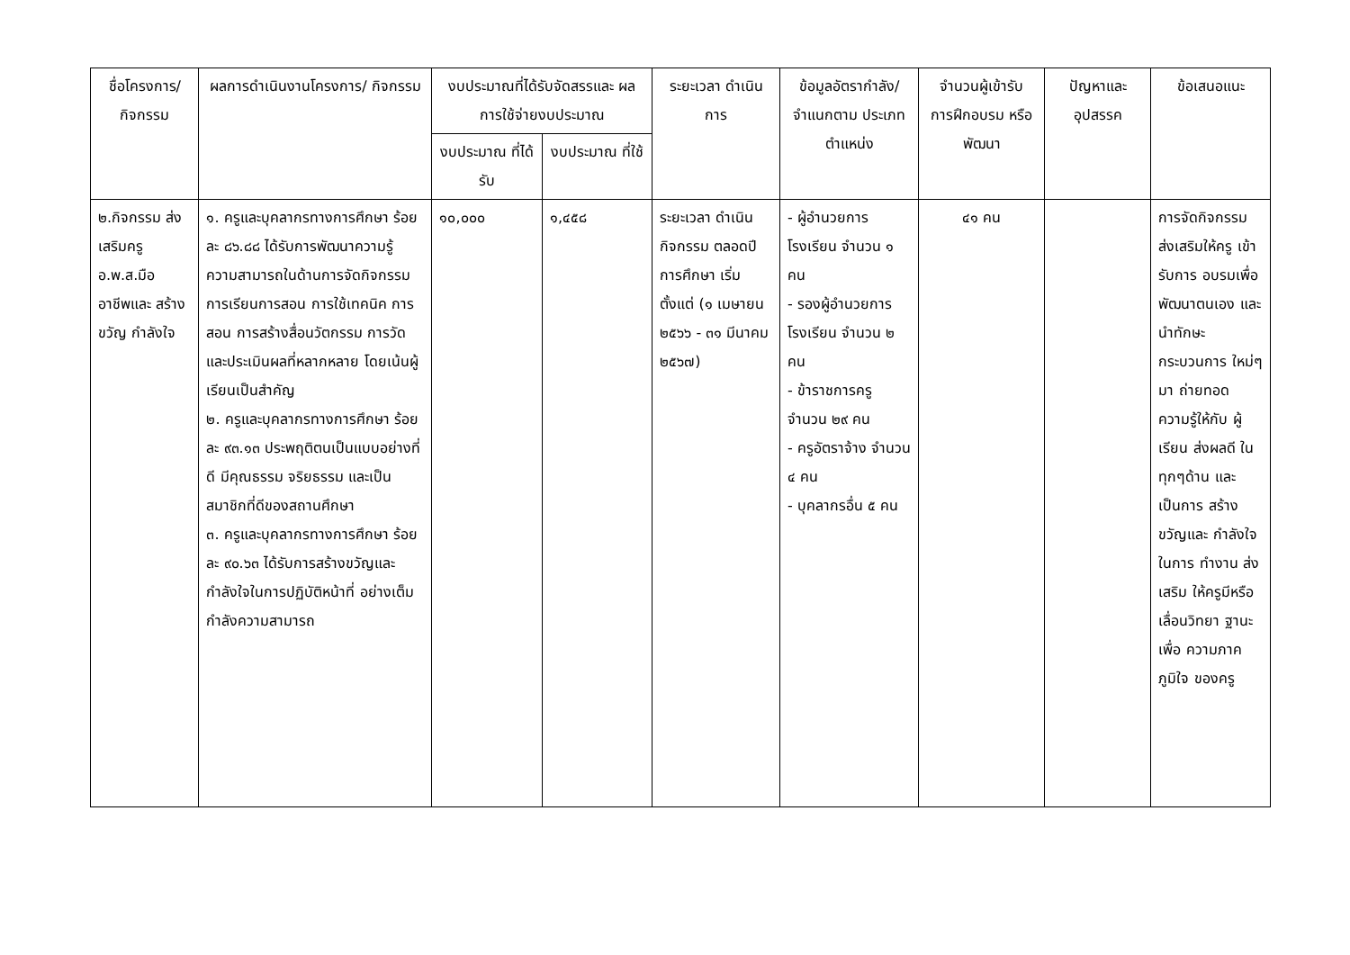| ชื่อโครงการ/ กิจกรรม | ผลการดำเนินงานโครงการ/ กิจกรรม | งบประมาณที่ได้รับจัดสรรและ ผลการใช้จ่ายงบประมาณ | | ระยะเวลา ดำเนินการ | ข้อมูลอัตรากำลัง/ จำแนกตาม ประเภทตำแหน่ง | จำนวนผู้เข้ารับ การฝึกอบรม หรือพัฒนา | ปัญหาและ อุปสรรค | ข้อเสนอแนะ |
| --- | --- | --- | --- | --- | --- | --- | --- | --- |
| | | งบประมาณ ที่ได้รับ | งบประมาณ ที่ใช้ | | | | | |
| ๒.กิจกรรม ส่งเสริมครู อ.พ.ส.มือ อาชีพและ สร้างขวัญ กำลังใจ | ๑. ครูและบุคลากรทางการศึกษา ร้อยละ ๘๖.๘๘ ได้รับการพัฒนาความรู้ความสามารถในด้านการจัดกิจกรรมการเรียนการสอน การใช้เทคนิค การสอน การสร้างสื่อนวัตกรรม การวัดและประเมินผลที่หลากหลาย โดยเน้นผู้เรียนเป็นสำคัญ ๒. ครูและบุคลากรทางการศึกษา ร้อยละ ๙๓.๑๓ ประพฤติตนเป็นแบบอย่างที่ดี มีคุณธรรม จริยธรรม และเป็นสมาชิกที่ดีของสถานศึกษา ๓. ครูและบุคลากรทางการศึกษา ร้อยละ ๙๐.๖๓ ได้รับการสร้างขวัญและกำลังใจในการปฏิบัติหน้าที่ อย่างเต็มกำลังความสามารถ | ๑๐,๐๐๐ | ๑,๔๕๘ | ระยะเวลา ดำเนินกิจกรรม ตลอดปี การศึกษา เริ่มตั้งแต่ (๑ เมษายน ๒๕๖๖ - ๓๑ มีนาคม ๒๕๖๗) | - ผู้อำนวยการโรงเรียน จำนวน ๑ คน - รองผู้อำนวยการโรงเรียน จำนวน ๒ คน - ข้าราชการครู จำนวน ๒๙ คน - ครูอัตราจ้าง จำนวน ๔ คน - บุคลากรอื่น ๕ คน | ๔๑ คน | | การจัดกิจกรรม ส่งเสริมให้ครู เข้ารับการ อบรมเพื่อ พัฒนาตนเอง และนำทักษะ กระบวนการ ใหม่ๆมา ถ่ายทอด ความรู้ให้กับ ผู้เรียน ส่งผลดี ในทุกๆด้าน และเป็นการ สร้างขวัญและ กำลังใจในการ ทำงาน ส่งเสริม ให้ครูมีหรือ เลื่อนวิทยา ฐานะ เพื่อ ความภาคภูมิใจ ของครู |